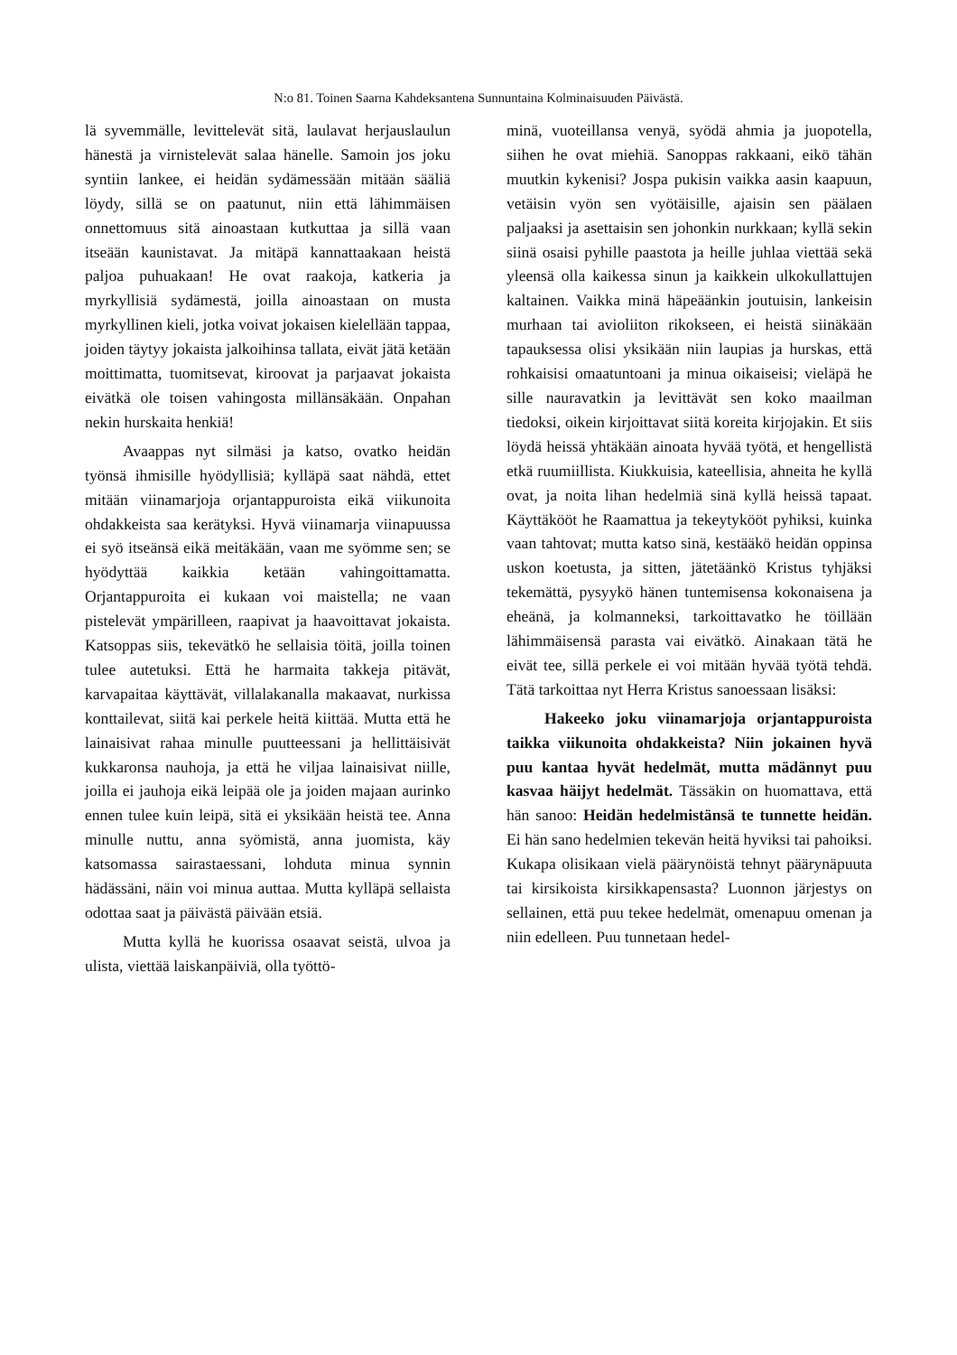N:o 81. Toinen Saarna Kahdeksantena Sunnuntaina Kolminaisuuden Päivästä.
lä syvemmälle, levittelevät sitä, laulavat herjauslaulun hänestä ja virnistelevät salaa hänelle. Samoin jos joku syntiin lankee, ei heidän sydämessään mitään sääliä löydy, sillä se on paatunut, niin että lähimmäisen onnettomuus sitä ainoastaan kutkuttaa ja sillä vaan itseään kaunistavat. Ja mitäpä kannattaakaan heistä paljoa puhuakaan! He ovat raakoja, katkeria ja myrkyllisiä sydämestä, joilla ainoastaan on musta myrkyllinen kieli, jotka voivat jokaisen kielellään tappaa, joiden täytyy jokaista jalkoihinsa tallata, eivät jätä ketään moittimatta, tuomitsevat, kiroovat ja parjaavat jokaista eivätkä ole toisen vahingosta millänsäkään. Onpahan nekin hurskaita henkiä!
Avaappas nyt silmäsi ja katso, ovatko heidän työnsä ihmisille hyödyllisiä; kylläpä saat nähdä, ettet mitään viinamarjoja orjantappuroista eikä viikunoita ohdakkeista saa kerätyksi. Hyvä viinamarja viinapuussa ei syö itseänsä eikä meitäkään, vaan me syömme sen; se hyödyttää kaikkia ketään vahingoittamatta. Orjantappuroita ei kukaan voi maistella; ne vaan pistelevät ympärilleen, raapivat ja haavoittavat jokaista. Katsoppas siis, tekevätkö he sellaisia töitä, joilla toinen tulee autetuksi. Että he harmaita takkeja pitävät, karvapaitaa käyttävät, villalakanalla makaavat, nurkissa konttailevat, siitä kai perkele heitä kiittää. Mutta että he lainaisivat rahaa minulle puutteessani ja hellittäisivät kukkaronsa nauhoja, ja että he viljaa lainaisivat niille, joilla ei jauhoja eikä leipää ole ja joiden majaan aurinko ennen tulee kuin leipä, sitä ei yksikään heistä tee. Anna minulle nuttu, anna syömistä, anna juomista, käy katsomassa sairastaessani, lohduta minua synnin hädässäni, näin voi minua auttaa. Mutta kylläpä sellaista odottaa saat ja päivästä päivään etsiä.
Mutta kyllä he kuorissa osaavat seistä, ulvoa ja ulista, viettää laiskanpäiviä, olla työttö-
minä, vuoteillansa venyä, syödä ahmia ja juopotella, siihen he ovat miehiä. Sanoppas rakkaani, eikö tähän muutkin kykenisi? Jospa pukisin vaikka aasin kaapuun, vetäisin vyön sen vyötäisille, ajaisin sen päälaen paljaaksi ja asettaisin sen johonkin nurkkaan; kyllä sekin siinä osaisi pyhille paastota ja heille juhlaa viettää sekä yleensä olla kaikessa sinun ja kaikkein ulkokullattujen kaltainen. Vaikka minä häpeäänkin joutuisin, lankeisin murhaan tai avioliiton rikokseen, ei heistä siinäkään tapauksessa olisi yksikään niin laupias ja hurskas, että rohkaisisi omaatuntoani ja minua oikaiseisi; vieläpä he sille nauravatkin ja levittävät sen koko maailman tiedoksi, oikein kirjoittavat siitä koreita kirjojakin. Et siis löydä heissä yhtäkään ainoata hyvää työtä, et hengellistä etkä ruumiillista. Kiukkuisia, kateellisia, ahneita he kyllä ovat, ja noita lihan hedelmiä sinä kyllä heissä tapaat. Käyttäkööt he Raamattua ja tekeytykööt pyhiksi, kuinka vaan tahtovat; mutta katso sinä, kestääkö heidän oppinsa uskon koetusta, ja sitten, jätetäänkö Kristus tyhjäksi tekemättä, pysyykö hänen tuntemisensa kokonaisena ja eheänä, ja kolmanneksi, tarkoittavatko he töillään lähimmäisensä parasta vai eivätkö. Ainakaan tätä he eivät tee, sillä perkele ei voi mitään hyvää työtä tehdä. Tätä tarkoittaa nyt Herra Kristus sanoessaan lisäksi:
Hakeeko joku viinamarjoja orjantappuroista taikka viikunoita ohdakkeista? Niin jokainen hyvä puu kantaa hyvät hedelmät, mutta mädännyt puu kasvaa häijyt hedelmät. Tässäkin on huomattava, että hän sanoo: Heidän hedelmistänsä te tunnette heidän. Ei hän sano hedelmien tekevän heitä hyviksi tai pahoiksi. Kukapa olisikaan vielä päärynöistä tehnyt päärynäpuuta tai kirsikoista kirsikkapensasta? Luonnon järjestys on sellainen, että puu tekee hedelmät, omenapuu omenan ja niin edelleen. Puu tunnetaan hedel-